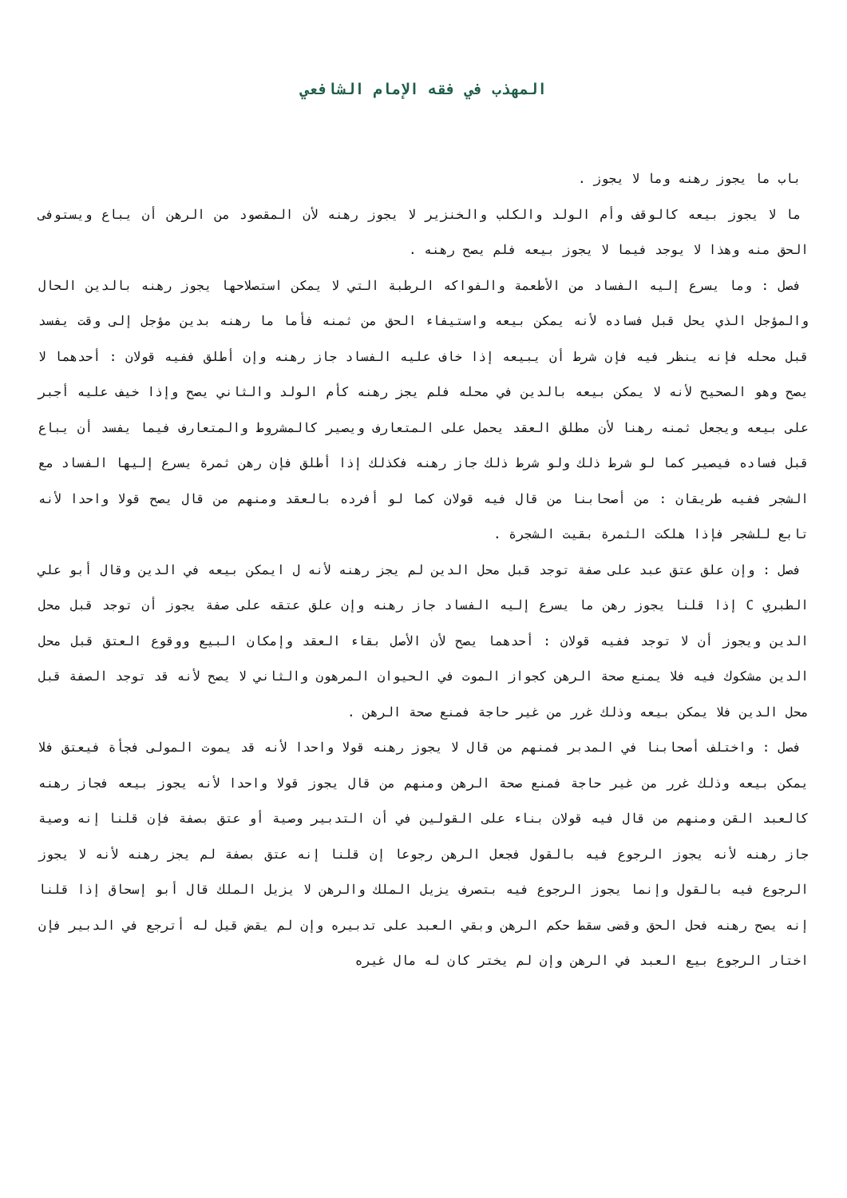المهذب في فقه الإمام الشافعي
باب ما يجوز رهنه وما لا يجوز .
ما لا يجوز بيعه كالوقف وأم الولد والكلب والخنزير لا يجوز رهنه لأن المقصود من الرهن أن يباع ويستوفى الحق منه وهذا لا يوجد فيما لا يجوز بيعه فلم يصح رهنه .
فصل : وما يسرع إليه الفساد من الأطعمة والفواكه الرطبة التي لا يمكن استصلاحها يجوز رهنه بالدين الحال والمؤجل الذي يحل قبل فساده لأنه يمكن بيعه واستيفاء الحق من ثمنه فأما ما رهنه بدين مؤجل إلى وقت يفسد قبل محله فإنه ينظر فيه فإن شرط أن يبيعه إذا خاف عليه الفساد جاز رهنه وإن أطلق ففيه قولان : أحدهما لا يصح وهو الصحيح لأنه لا يمكن بيعه بالدين في محله فلم يجز رهنه كأم الولد والثاني يصح وإذا خيف عليه أجبر على بيعه ويجعل ثمنه رهنا لأن مطلق العقد يحمل على المتعارف ويصير كالمشروط والمتعارف فيما يفسد أن يباع قبل فساده فيصير كما لو شرط ذلك ولو شرط ذلك جاز رهنه فكذلك إذا أطلق فإن رهن ثمرة يسرع إليها الفساد مع الشجر ففيه طريقان : من أصحابنا من قال فيه قولان كما لو أفرده بالعقد ومنهم من قال يصح قولا واحدا لأنه تابع للشجر فإذا هلكت الثمرة بقيت الشجرة .
فصل : وإن علق عتق عبد على صفة توجد قبل محل الدين لم يجز رهنه لأنه ل ايمكن بيعه في الدين وقال أبو علي الطبري C إذا قلنا يجوز رهن ما يسرع إليه الفساد جاز رهنه وإن علق عتقه على صفة يجوز أن توجد قبل محل الدين ويجوز أن لا توجد ففيه قولان : أحدهما يصح لأن الأصل بقاء العقد وإمكان البيع ووقوع العتق قبل محل الدين مشكوك فيه فلا يمنع صحة الرهن كجواز الموت في الحيوان المرهون والثاني لا يصح لأنه قد توجد الصفة قبل محل الدين فلا يمكن بيعه وذلك غرر من غير حاجة فمنع صحة الرهن .
فصل : واختلف أصحابنا في المدبر فمنهم من قال لا يجوز رهنه قولا واحدا لأنه قد يموت المولى فجأة فيعتق فلا يمكن بيعه وذلك غرر من غير حاجة فمنع صحة الرهن ومنهم من قال يجوز قولا واحدا لأنه يجوز بيعه فجاز رهنه كالعبد القن ومنهم من قال فيه قولان بناء على القولين في أن التدبير وصية أو عتق بصفة فإن قلنا إنه وصية جاز رهنه لأنه يجوز الرجوع فيه بالقول فجعل الرهن رجوعا إن قلنا إنه عتق بصفة لم يجز رهنه لأنه لا يجوز الرجوع فيه بالقول وإنما يجوز الرجوع فيه بتصرف يزيل الملك والرهن لا يزيل الملك قال أبو إسحاق إذا قلنا إنه يصح رهنه فحل الحق وقضى سقط حكم الرهن وبقي العبد على تدبيره وإن لم يقض قيل له أترجع في الدبير فإن اختار الرجوع بيع العبد في الرهن وإن لم يختر كان له مال غيره